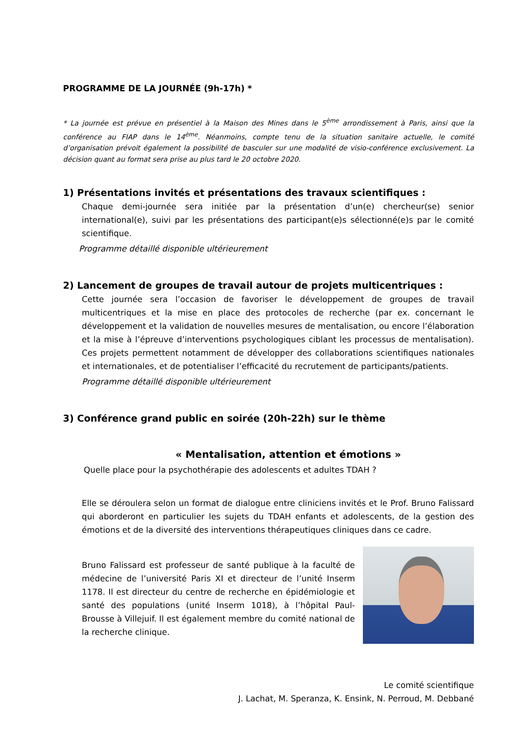PROGRAMME DE LA JOURNÉE (9h-17h) *
* La journée est prévue en présentiel à la Maison des Mines dans le 5<sup>ème</sup> arrondissement à Paris, ainsi que la conférence au FIAP dans le 14<sup>ème</sup>. Néanmoins, compte tenu de la situation sanitaire actuelle, le comité d’organisation prévoit également la possibilité de basculer sur une modalité de visio-conférence exclusivement. La décision quant au format sera prise au plus tard le 20 octobre 2020.
1) Présentations invités et présentations des travaux scientifiques :
Chaque demi-journée sera initiée par la présentation d’un(e) chercheur(se) senior international(e), suivi par les présentations des participant(e)s sélectionné(e)s par le comité scientifique.
Programme détaillé disponible ultérieurement
2) Lancement de groupes de travail autour de projets multicentriques :
Cette journée sera l’occasion de favoriser le développement de groupes de travail multicentriques et la mise en place des protocoles de recherche (par ex. concernant le développement et la validation de nouvelles mesures de mentalisation, ou encore l’élaboration et la mise à l’épreuve d’interventions psychologiques ciblant les processus de mentalisation). Ces projets permettent notamment de développer des collaborations scientifiques nationales et internationales, et de potentialiser l’efficacité du recrutement de participants/patients.
Programme détaillé disponible ultérieurement
3) Conférence grand public en soirée (20h-22h) sur le thème
« Mentalisation, attention et émotions »
Quelle place pour la psychothérapie des adolescents et adultes TDAH ?
Elle se déroulera selon un format de dialogue entre cliniciens invités et le Prof. Bruno Falissard qui aborderont en particulier les sujets du TDAH enfants et adolescents, de la gestion des émotions et de la diversité des interventions thérapeutiques cliniques dans ce cadre.
Bruno Falissard est professeur de santé publique à la faculté de médecine de l’université Paris XI et directeur de l’unité Inserm 1178. Il est directeur du centre de recherche en épidémiologie et santé des populations (unité Inserm 1018), à l’hôpital Paul-Brousse à Villejuif. Il est également membre du comité national de la recherche clinique.
Le comité scientifique
J. Lachat, M. Speranza, K. Ensink, N. Perroud, M. Debbané